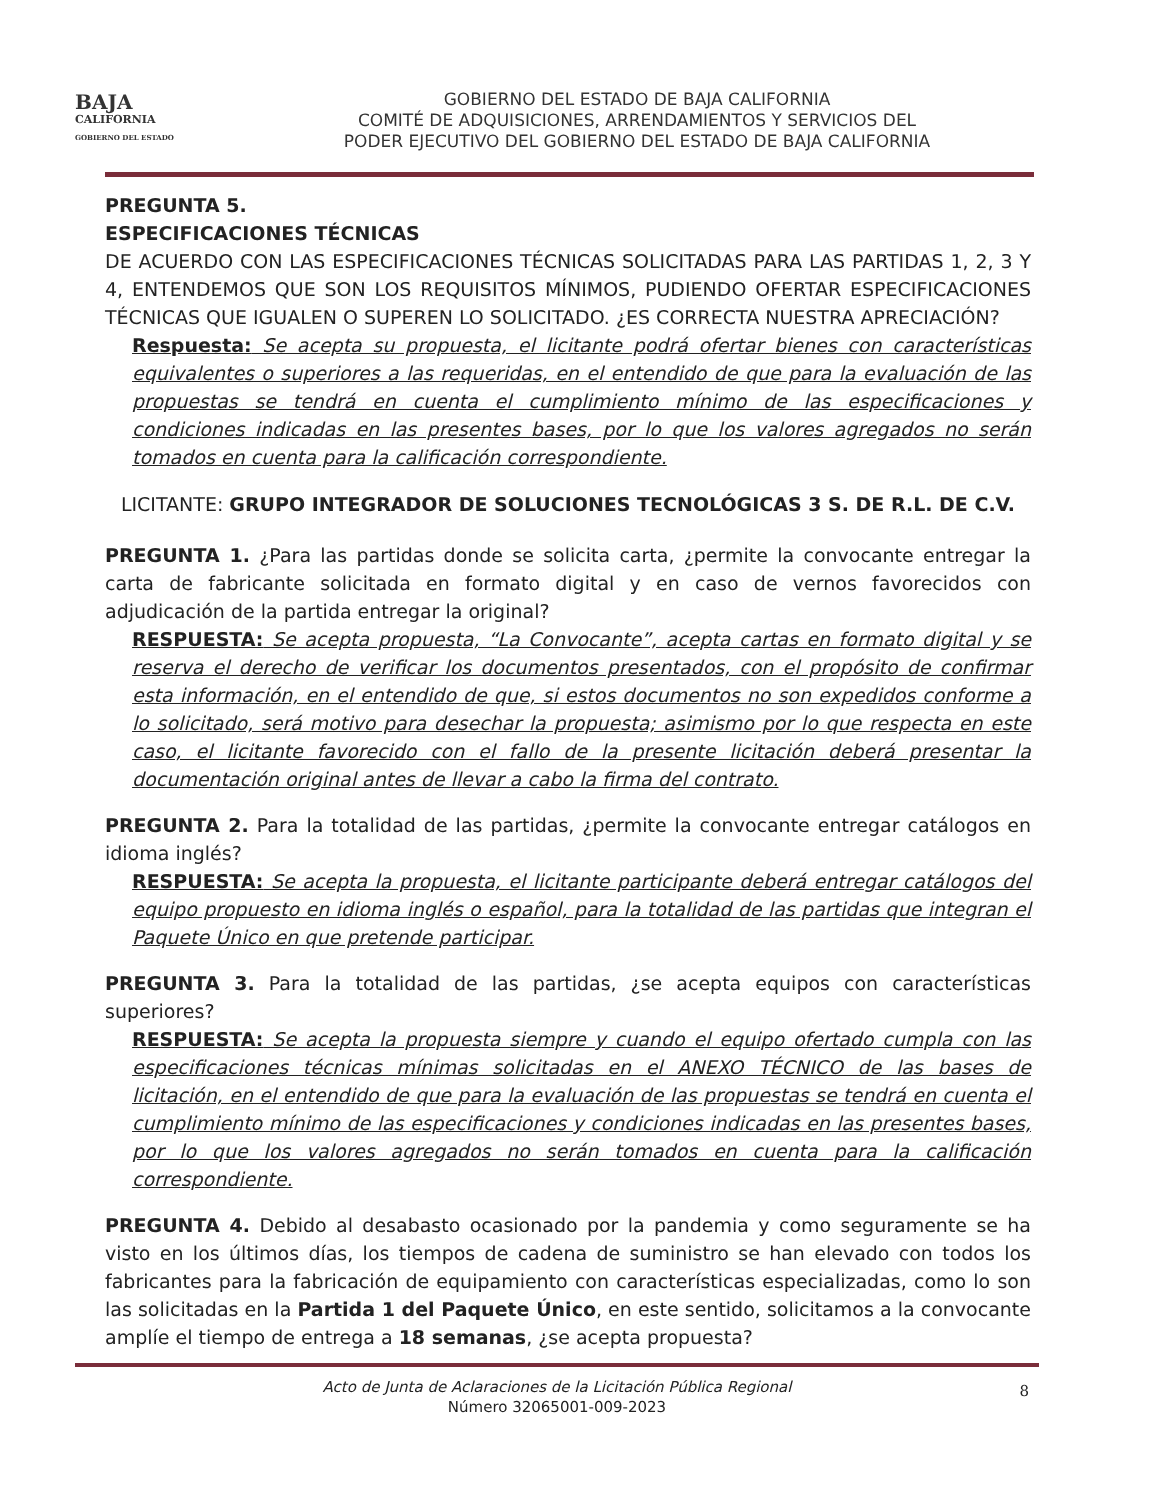BAJA
CALIFORNIA
GOBIERNO DEL ESTADO
GOBIERNO DEL ESTADO DE BAJA CALIFORNIA
COMITÉ DE ADQUISICIONES, ARRENDAMIENTOS Y SERVICIOS DEL
PODER EJECUTIVO DEL GOBIERNO DEL ESTADO DE BAJA CALIFORNIA
PREGUNTA 5.
ESPECIFICACIONES TÉCNICAS
DE ACUERDO CON LAS ESPECIFICACIONES TÉCNICAS SOLICITADAS PARA LAS PARTIDAS 1, 2, 3 Y 4, ENTENDEMOS QUE SON LOS REQUISITOS MÍNIMOS, PUDIENDO OFERTAR ESPECIFICACIONES TÉCNICAS QUE IGUALEN O SUPEREN LO SOLICITADO. ¿ES CORRECTA NUESTRA APRECIACIÓN?
Respuesta: Se acepta su propuesta, el licitante podrá ofertar bienes con características equivalentes o superiores a las requeridas, en el entendido de que para la evaluación de las propuestas se tendrá en cuenta el cumplimiento mínimo de las especificaciones y condiciones indicadas en las presentes bases, por lo que los valores agregados no serán tomados en cuenta para la calificación correspondiente.
LICITANTE: GRUPO INTEGRADOR DE SOLUCIONES TECNOLÓGICAS 3 S. DE R.L. DE C.V.
PREGUNTA 1. ¿Para las partidas donde se solicita carta, ¿permite la convocante entregar la carta de fabricante solicitada en formato digital y en caso de vernos favorecidos con adjudicación de la partida entregar la original?
RESPUESTA: Se acepta propuesta, “La Convocante”, acepta cartas en formato digital y se reserva el derecho de verificar los documentos presentados, con el propósito de confirmar esta información, en el entendido de que, si estos documentos no son expedidos conforme a lo solicitado, será motivo para desechar la propuesta; asimismo por lo que respecta en este caso, el licitante favorecido con el fallo de la presente licitación deberá presentar la documentación original antes de llevar a cabo la firma del contrato.
PREGUNTA 2. Para la totalidad de las partidas, ¿permite la convocante entregar catálogos en idioma inglés?
RESPUESTA: Se acepta la propuesta, el licitante participante deberá entregar catálogos del equipo propuesto en idioma inglés o español, para la totalidad de las partidas que integran el Paquete Único en que pretende participar.
PREGUNTA 3. Para la totalidad de las partidas, ¿se acepta equipos con características superiores?
RESPUESTA: Se acepta la propuesta siempre y cuando el equipo ofertado cumpla con las especificaciones técnicas mínimas solicitadas en el ANEXO TÉCNICO de las bases de licitación, en el entendido de que para la evaluación de las propuestas se tendrá en cuenta el cumplimiento mínimo de las especificaciones y condiciones indicadas en las presentes bases, por lo que los valores agregados no serán tomados en cuenta para la calificación correspondiente.
PREGUNTA 4. Debido al desabasto ocasionado por la pandemia y como seguramente se ha visto en los últimos días, los tiempos de cadena de suministro se han elevado con todos los fabricantes para la fabricación de equipamiento con características especializadas, como lo son las solicitadas en la Partida 1 del Paquete Único, en este sentido, solicitamos a la convocante amplíe el tiempo de entrega a 18 semanas, ¿se acepta propuesta?
Acto de Junta de Aclaraciones de la Licitación Pública Regional
Número 32065001-009-2023
8